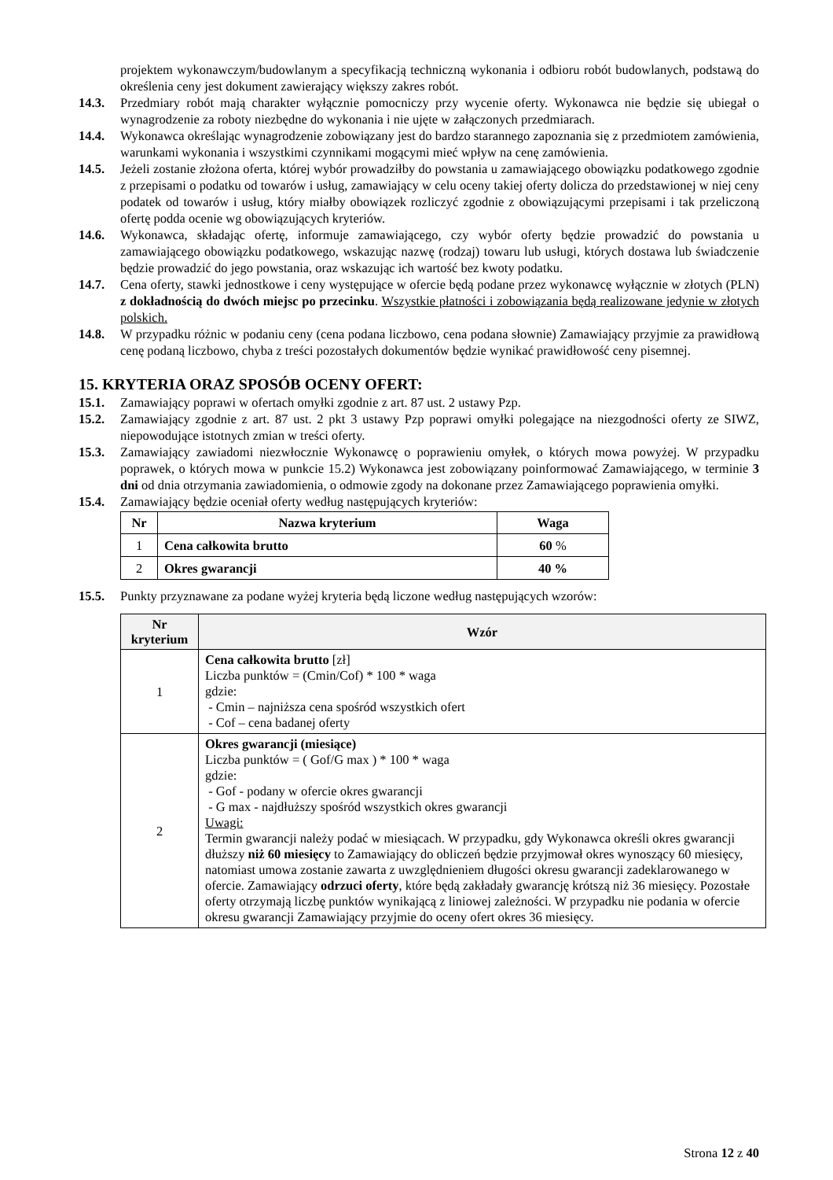projektem wykonawczym/budowlanym a specyfikacją techniczną wykonania i odbioru robót budowlanych, podstawą do określenia ceny jest dokument zawierający większy zakres robót.
14.3. Przedmiary robót mają charakter wyłącznie pomocniczy przy wycenie oferty. Wykonawca nie będzie się ubiegał o wynagrodzenie za roboty niezbędne do wykonania i nie ujęte w załączonych przedmiarach.
14.4. Wykonawca określając wynagrodzenie zobowiązany jest do bardzo starannego zapoznania się z przedmiotem zamówienia, warunkami wykonania i wszystkimi czynnikami mogącymi mieć wpływ na cenę zamówienia.
14.5. Jeżeli zostanie złożona oferta, której wybór prowadziłby do powstania u zamawiającego obowiązku podatkowego zgodnie z przepisami o podatku od towarów i usług, zamawiający w celu oceny takiej oferty dolicza do przedstawionej w niej ceny podatek od towarów i usług, który miałby obowiązek rozliczyć zgodnie z obowiązującymi przepisami i tak przeliczoną ofertę podda ocenie wg obowiązujących kryteriów.
14.6. Wykonawca, składając ofertę, informuje zamawiającego, czy wybór oferty będzie prowadzić do powstania u zamawiającego obowiązku podatkowego, wskazując nazwę (rodzaj) towaru lub usługi, których dostawa lub świadczenie będzie prowadzić do jego powstania, oraz wskazując ich wartość bez kwoty podatku.
14.7. Cena oferty, stawki jednostkowe i ceny występujące w ofercie będą podane przez wykonawcę wyłącznie w złotych (PLN) z dokładnością do dwóch miejsc po przecinku. Wszystkie płatności i zobowiązania będą realizowane jedynie w złotych polskich.
14.8. W przypadku różnic w podaniu ceny (cena podana liczbowo, cena podana słownie) Zamawiający przyjmie za prawidłową cenę podaną liczbowo, chyba z treści pozostałych dokumentów będzie wynikać prawidłowość ceny pisemnej.
15. KRYTERIA ORAZ SPOSÓB OCENY OFERT:
15.1. Zamawiający poprawi w ofertach omyłki zgodnie z art. 87 ust. 2 ustawy Pzp.
15.2. Zamawiający zgodnie z art. 87 ust. 2 pkt 3 ustawy Pzp poprawi omyłki polegające na niezgodności oferty ze SIWZ, niepowodujące istotnych zmian w treści oferty.
15.3. Zamawiający zawiadomi niezwłocznie Wykonawcę o poprawieniu omyłek, o których mowa powyżej. W przypadku poprawek, o których mowa w punkcie 15.2) Wykonawca jest zobowiązany poinformować Zamawiającego, w terminie 3 dni od dnia otrzymania zawiadomienia, o odmowie zgody na dokonane przez Zamawiającego poprawienia omyłki.
15.4. Zamawiający będzie oceniał oferty według następujących kryteriów:
| Nr | Nazwa kryterium | Waga |
| --- | --- | --- |
| 1 | Cena całkowita brutto | 60 % |
| 2 | Okres gwarancji | 40 % |
15.5. Punkty przyznawane za podane wyżej kryteria będą liczone według następujących wzorów:
| Nr kryterium | Wzór |
| --- | --- |
| 1 | Cena całkowita brutto [zł] Liczba punktów = (Cmin/Cof) * 100 * waga gdzie: - Cmin – najniższa cena spośród wszystkich ofert - Cof – cena badanej oferty |
| 2 | Okres gwarancji (miesiące) Liczba punktów = ( Gof/G max ) * 100 * waga gdzie: - Gof - podany w ofercie okres gwarancji - G max - najdłuższy spośród wszystkich okres gwarancji Uwagi: Termin gwarancji należy podać w miesiącach. W przypadku, gdy Wykonawca określi okres gwarancji dłuższy niż 60 miesięcy to Zamawiający do obliczeń będzie przyjmował okres wynoszący 60 miesięcy, natomiast umowa zostanie zawarta z uwzględnieniem długości okresu gwarancji zadeklarowanego w ofercie. Zamawiający odrzuci oferty , które będą zakładały gwarancję krótszą niż 36 miesięcy. Pozostałe oferty otrzymają liczbę punktów wynikającą z liniowej zależności. W przypadku nie podania w ofercie okresu gwarancji Zamawiający przyjmie do oceny ofert okres 36 miesięcy. |
Strona 12 z 40